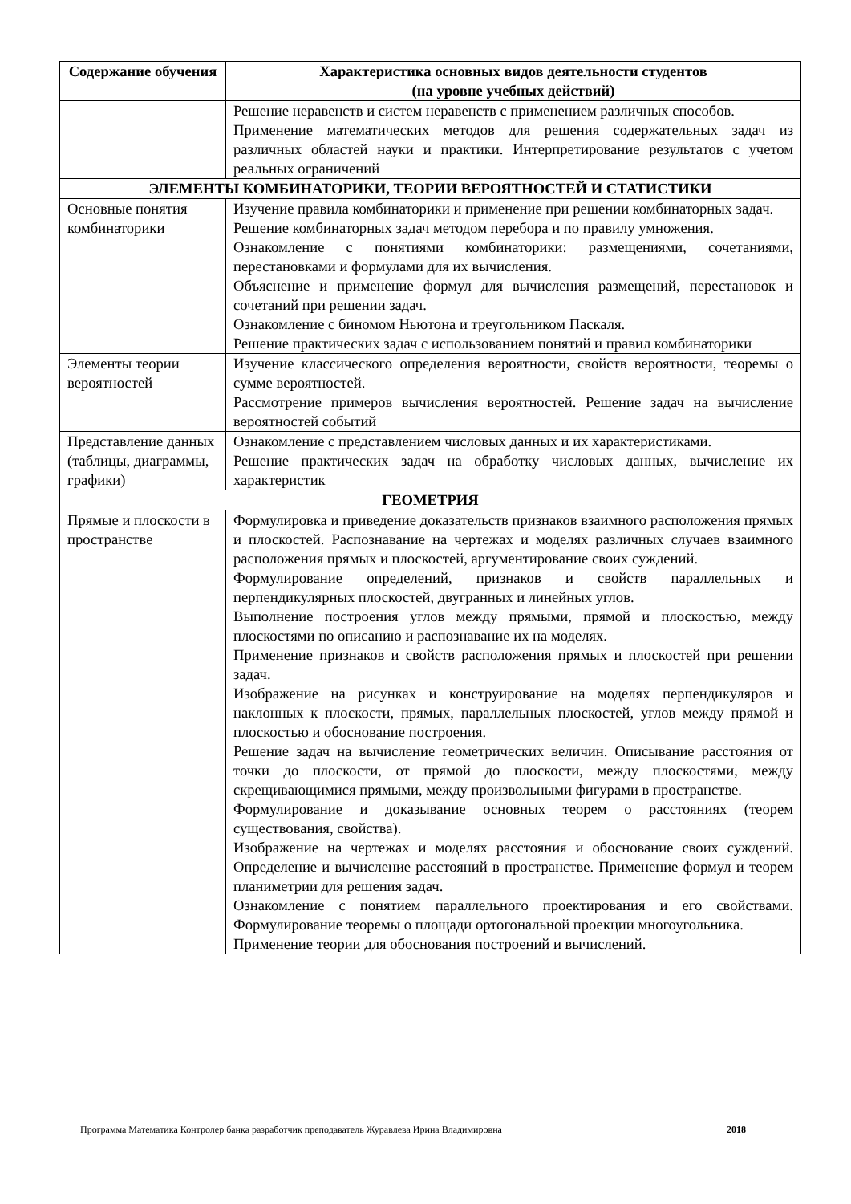| Содержание обучения | Характеристика основных видов деятельности студентов (на уровне учебных действий) |
| --- | --- |
| | Решение неравенств и систем неравенств с применением различных способов. Применение математических методов для решения содержательных задач из различных областей науки и практики. Интерпретирование результатов с учетом реальных ограничений |
| ЭЛЕМЕНТЫ КОМБИНАТОРИКИ, ТЕОРИИ ВЕРОЯТНОСТЕЙ И СТАТИСТИКИ | |
| Основные понятия комбинаторики | Изучение правила комбинаторики и применение при решении комбинаторных задач. Решение комбинаторных задач методом перебора и по правилу умножения. Ознакомление с понятиями комбинаторики: размещениями, сочетаниями, перестановками и формулами для их вычисления. Объяснение и применение формул для вычисления размещений, перестановок и сочетаний при решении задач. Ознакомление с биномом Ньютона и треугольником Паскаля. Решение практических задач с использованием понятий и правил комбинаторики |
| Элементы теории вероятностей | Изучение классического определения вероятности, свойств вероятности, теоремы о сумме вероятностей. Рассмотрение примеров вычисления вероятностей. Решение задач на вычисление вероятностей событий |
| Представление данных (таблицы, диаграммы, графики) | Ознакомление с представлением числовых данных и их характеристиками. Решение практических задач на обработку числовых данных, вычисление их характеристик |
| ГЕОМЕТРИЯ | |
| Прямые и плоскости в пространстве | Формулировка и приведение доказательств признаков взаимного расположения прямых и плоскостей. Распознавание на чертежах и моделях различных случаев взаимного расположения прямых и плоскостей, аргументирование своих суждений. Формулирование определений, признаков и свойств параллельных и перпендикулярных плоскостей, двугранных и линейных углов. Выполнение построения углов между прямыми, прямой и плоскостью, между плоскостями по описанию и распознавание их на моделях. Применение признаков и свойств расположения прямых и плоскостей при решении задач. Изображение на рисунках и конструирование на моделях перпендикуляров и наклонных к плоскости, прямых, параллельных плоскостей, углов между прямой и плоскостью и обоснование построения. Решение задач на вычисление геометрических величин. Описывание расстояния от точки до плоскости, от прямой до плоскости, между плоскостями, между скрещивающимися прямыми, между произвольными фигурами в пространстве. Формулирование и доказывание основных теорем о расстояниях (теорем существования, свойства). Изображение на чертежах и моделях расстояния и обоснование своих суждений. Определение и вычисление расстояний в пространстве. Применение формул и теорем планиметрии для решения задач. Ознакомление с понятием параллельного проектирования и его свойствами. Формулирование теоремы о площади ортогональной проекции многоугольника. Применение теории для обоснования построений и вычислений. |
Программа Математика Контролер банка разработчик преподаватель Журавлева Ирина Владимировна 2018